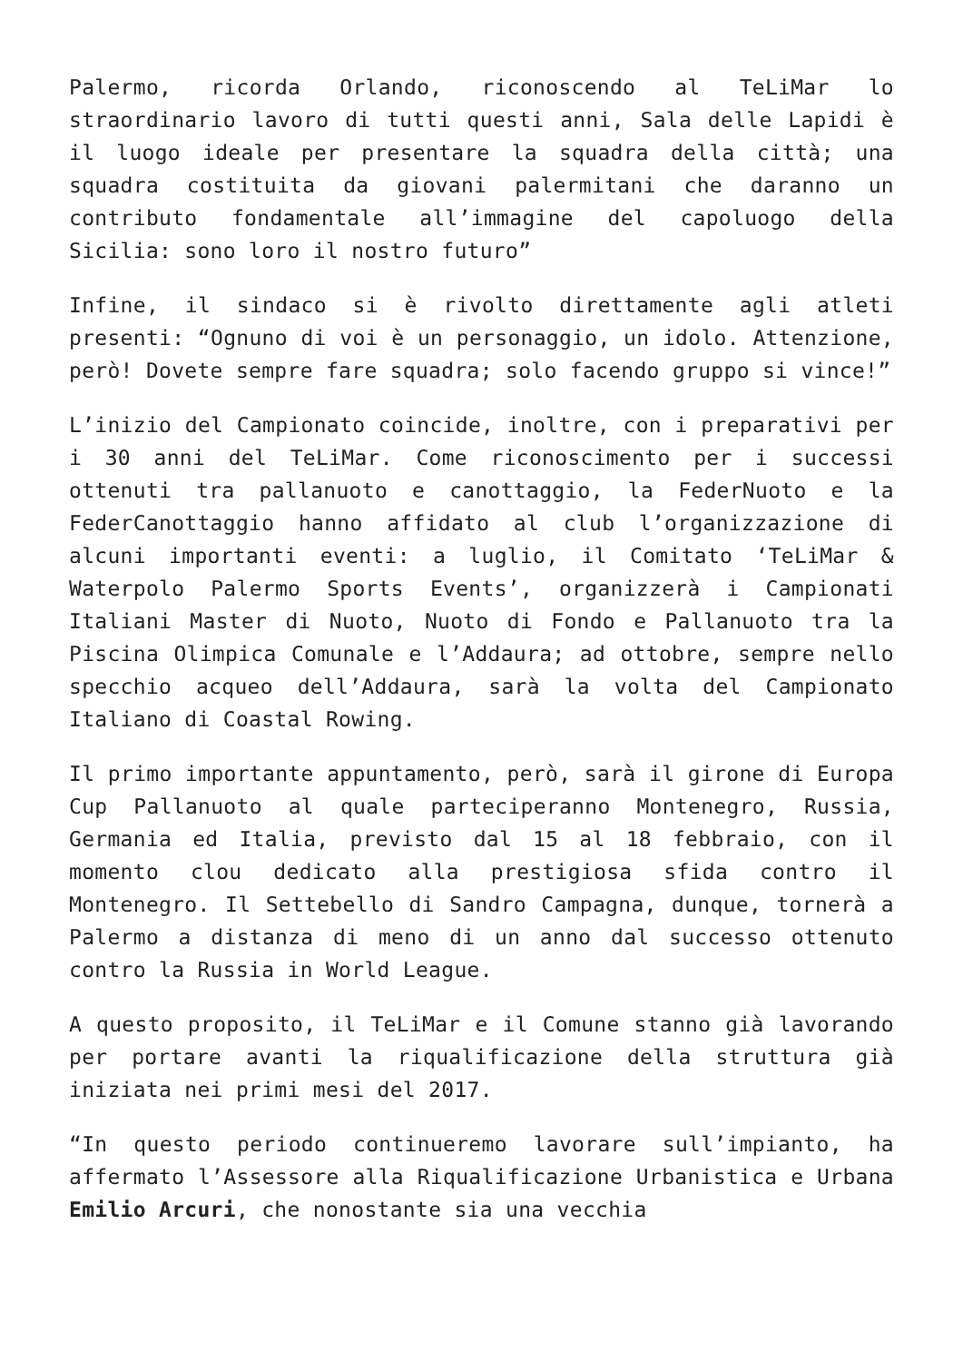Palermo, ricorda Orlando, riconoscendo al TeLiMar lo straordinario lavoro di tutti questi anni, Sala delle Lapidi è il luogo ideale per presentare la squadra della città; una squadra costituita da giovani palermitani che daranno un contributo fondamentale all’immagine del capoluogo della Sicilia: sono loro il nostro futuro”
Infine, il sindaco si è rivolto direttamente agli atleti presenti: “Ognuno di voi è un personaggio, un idolo. Attenzione, però! Dovete sempre fare squadra; solo facendo gruppo si vince!”
L’inizio del Campionato coincide, inoltre, con i preparativi per i 30 anni del TeLiMar. Come riconoscimento per i successi ottenuti tra pallanuoto e canottaggio, la FederNuoto e la FederCanottaggio hanno affidato al club l’organizzazione di alcuni importanti eventi: a luglio, il Comitato ‘TeLiMar & Waterpolo Palermo Sports Events’, organizzerà i Campionati Italiani Master di Nuoto, Nuoto di Fondo e Pallanuoto tra la Piscina Olimpica Comunale e l’Addaura; ad ottobre, sempre nello specchio acqueo dell’Addaura, sarà la volta del Campionato Italiano di Coastal Rowing.
Il primo importante appuntamento, però, sarà il girone di Europa Cup Pallanuoto al quale parteciperanno Montenegro, Russia, Germania ed Italia, previsto dal 15 al 18 febbraio, con il momento clou dedicato alla prestigiosa sfida contro il Montenegro. Il Settebello di Sandro Campagna, dunque, tornerà a Palermo a distanza di meno di un anno dal successo ottenuto contro la Russia in World League.
A questo proposito, il TeLiMar e il Comune stanno già lavorando per portare avanti la riqualificazione della struttura già iniziata nei primi mesi del 2017.
“In questo periodo continueremo lavorare sull’impianto, ha affermato l’Assessore alla Riqualificazione Urbanistica e Urbana Emilio Arcuri, che nonostante sia una vecchia